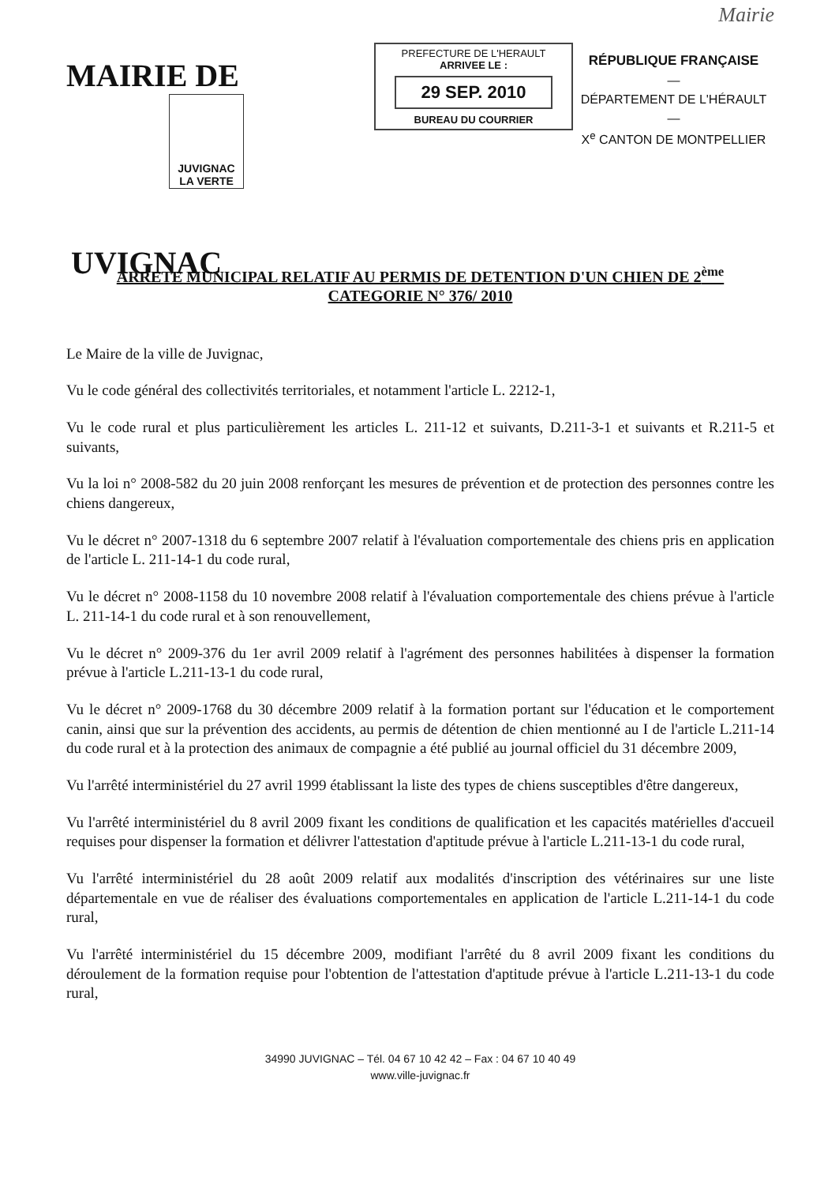Mairie
MAIRIE DE
JUVIGNAC
LA VERTE UVIGNAC
PREFECTURE DE L'HERAULT
ARRIVEE LE :
29 SEP. 2010
BUREAU DU COURRIER
RÉPUBLIQUE FRANÇAISE
—
DÉPARTEMENT DE L'HÉRAULT
—
X<sup>e</sup> CANTON DE MONTPELLIER
ARRETE MUNICIPAL RELATIF AU PERMIS DE DETENTION D'UN CHIEN DE 2<sup>ème</sup>
CATEGORIE N° 376/ 2010
Le Maire de la ville de Juvignac,
Vu le code général des collectivités territoriales, et notamment l'article L. 2212-1,
Vu le code rural et plus particulièrement les articles L. 211-12 et suivants, D.211-3-1 et suivants et R.211-5 et suivants,
Vu la loi n° 2008-582 du 20 juin 2008 renforçant les mesures de prévention et de protection des personnes contre les chiens dangereux,
Vu le décret n° 2007-1318 du 6 septembre 2007 relatif à l'évaluation comportementale des chiens pris en application de l'article L. 211-14-1 du code rural,
Vu le décret n° 2008-1158 du 10 novembre 2008 relatif à l'évaluation comportementale des chiens prévue à l'article L. 211-14-1 du code rural et à son renouvellement,
Vu le décret n° 2009-376 du 1er avril 2009 relatif à l'agrément des personnes habilitées à dispenser la formation prévue à l'article L.211-13-1 du code rural,
Vu le décret n° 2009-1768 du 30 décembre 2009 relatif à la formation portant sur l'éducation et le comportement canin, ainsi que sur la prévention des accidents, au permis de détention de chien mentionné au I de l'article L.211-14 du code rural et à la protection des animaux de compagnie a été publié au journal officiel du 31 décembre 2009,
Vu l'arrêté interministériel du 27 avril 1999 établissant la liste des types de chiens susceptibles d'être dangereux,
Vu l'arrêté interministériel du 8 avril 2009 fixant les conditions de qualification et les capacités matérielles d'accueil requises pour dispenser la formation et délivrer l'attestation d'aptitude prévue à l'article L.211-13-1 du code rural,
Vu l'arrêté interministériel du 28 août 2009 relatif aux modalités d'inscription des vétérinaires sur une liste départementale en vue de réaliser des évaluations comportementales en application de l'article L.211-14-1 du code rural,
Vu l'arrêté interministériel du 15 décembre 2009, modifiant l'arrêté du 8 avril 2009 fixant les conditions du déroulement de la formation requise pour l'obtention de l'attestation d'aptitude prévue à l'article L.211-13-1 du code rural,
34990 JUVIGNAC – Tél. 04 67 10 42 42 – Fax : 04 67 10 40 49
www.ville-juvignac.fr